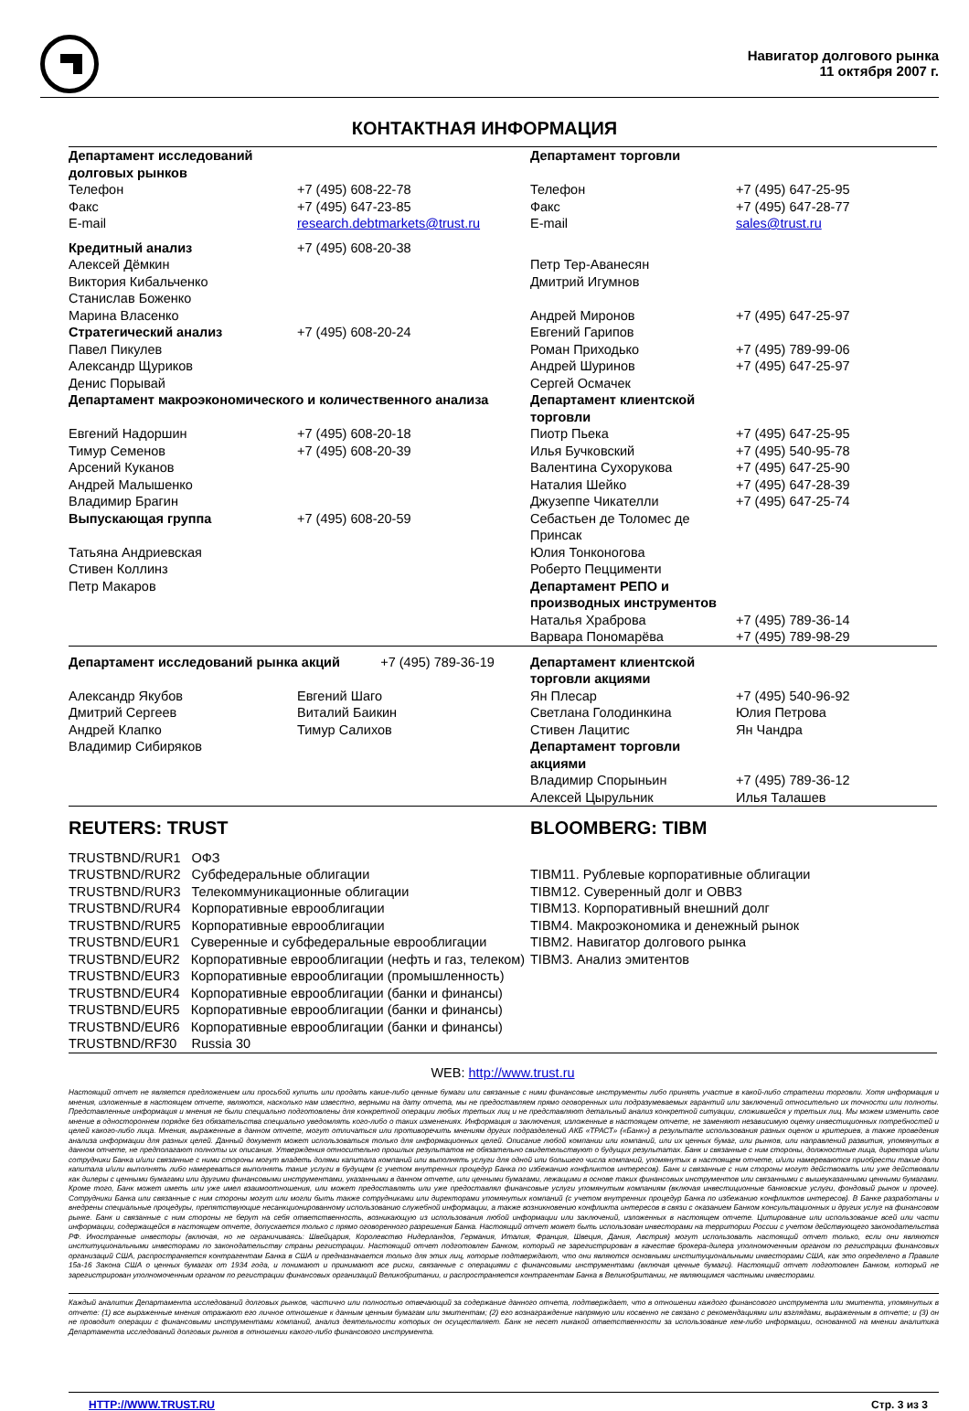Навигатор долгового рынка
11 октября 2007 г.
КОНТАКТНАЯ ИНФОРМАЦИЯ
| Департамент исследований долговых рынков | | Департамент торговли | |
| Телефон | +7 (495) 608-22-78 | Телефон | +7 (495) 647-25-95 |
| Факс | +7 (495) 647-23-85 | Факс | +7 (495) 647-28-77 |
| E-mail | research.debtmarkets@trust.ru | E-mail | sales@trust.ru |
| Кредитный анализ | +7 (495) 608-20-38 | | |
| Алексей Дёмкин | | Петр Тер-Аванесян | |
| Виктория Кибальченко | | Дмитрий Игумнов | |
| Станислав Боженко | | | |
| Марина Власенко | | Андрей Миронов | +7 (495) 647-25-97 |
| Стратегический анализ | +7 (495) 608-20-24 | Евгений Гарипов | |
| Павел Пикулев | | Роман Приходько | +7 (495) 789-99-06 |
| Александр Щуриков | | Андрей Шуринов | +7 (495) 647-25-97 |
| Денис Порывай | | Сергей Осмачек | |
| Департамент макроэкономического и количественного анализа | | Департамент клиентской торговли | |
| Евгений Надоршин | +7 (495) 608-20-18 | Пиотр Пьека | +7 (495) 647-25-95 |
| Тимур Семенов | +7 (495) 608-20-39 | Илья Бучковский | +7 (495) 540-95-78 |
| Арсений Куканов | | Валентина Сухорукова | +7 (495) 647-25-90 |
| Андрей Малышенко | | Наталия Шейко | +7 (495) 647-28-39 |
| Владимир Брагин | | Джузеппе Чикателли | +7 (495) 647-25-74 |
| Выпускающая группа | +7 (495) 608-20-59 | Себастьен де Толомес де Принсак | |
| Татьяна Андриевская | | Юлия Тонконогова | |
| Стивен Коллинз | | Роберто Пеццименти | |
| Петр Макаров | | Департамент РЕПО и производных инструментов | |
| | | Наталья Храброва | +7 (495) 789-36-14 |
| | | Варвара Пономарёва | +7 (495) 789-98-29 |
| Департамент исследований рынка акций +7 (495) 789-36-19 | | Департамент клиентской торговли акциями | |
| Александр Якубов | Евгений Шаго | Ян Плесар | +7 (495) 540-96-92 |
| Дмитрий Сергеев | Виталий Баикин | Светлана Голодинкина | Юлия Петрова |
| Андрей Клапко | Тимур Салихов | Стивен Лацитис | Ян Чандра |
| Владимир Сибиряков | | Департамент торговли акциями | |
| | | Владимир Спорыньин | +7 (495) 789-36-12 |
| | | Алексей Цырульник | Илья Талашев |
| REUTERS: TRUST | | BLOOMBERG: TIBM | |
| TRUSTBND/RUR1 ОФЗ | | | |
| TRUSTBND/RUR2 Субфедеральные облигации | | TIBM11. Рублевые корпоративные облигации | |
| TRUSTBND/RUR3 Телекоммуникационные облигации | | TIBM12. Суверенный долг и ОВВЗ | |
| TRUSTBND/RUR4 Корпоративные еврооблигации | | TIBM13. Корпоративный внешний долг | |
| TRUSTBND/RUR5 Корпоративные еврооблигации | | TIBM4. Макроэкономика и денежный рынок | |
| TRUSTBND/EUR1 Суверенные и субфедеральные еврооблигации | | TIBM2. Навигатор долгового рынка | |
| TRUSTBND/EUR2 Корпоративные еврооблигации (нефть и газ, телеком) | | TIBM3. Анализ эмитентов | |
| TRUSTBND/EUR3 Корпоративные еврооблигации (промышленность) | | | |
| TRUSTBND/EUR4 Корпоративные еврооблигации (банки и финансы) | | | |
| TRUSTBND/EUR5 Корпоративные еврооблигации (банки и финансы) | | | |
| TRUSTBND/EUR6 Корпоративные еврооблигации (банки и финансы) | | | |
| TRUSTBND/RF30 Russia 30 | | | |
| WEB: http://www.trust.ru | | | |
Настоящий отчет не является предложением или просьбой купить или продать какие-либо ценные бумаги или связанные с ними финансовые инструменты либо принять участие в какой-либо стратегии торговли. Хотя информация и мнения, изложенные в настоящем отчете, являются, насколько нам известно, верными на дату отчета, мы не предоставляем прямо оговоренных или подразумеваемых гарантий или заключений относительно их точности или полноты. Представленные информация и мнения не были специально подготовлены для конкретной операции любых третьих лиц и не представляют детальный анализ конкретной ситуации, сложившейся у третьих лиц. Мы можем изменить свое мнение в одностороннем порядке без обязательства специально уведомлять кого-либо о таких изменениях. Информация и заключения, изложенные в настоящем отчете, не заменяют независимую оценку инвестиционных потребностей и целей какого-либо лица. Мнения, выраженные в данном отчете, могут отличаться или противоречить мнениям других подразделений АКБ «ТРАСТ» («Банк») в результате использования разных оценок и критериев, а также проведения анализа информации для разных целей. Данный документ может использоваться только для информационных целей. Описание любой компании или компаний, или их ценных бумаг, или рынков, или направлений развития, упомянутых в данном отчете, не предполагают полноты их описания. Утверждения относительно прошлых результатов не обязательно свидетельствуют о будущих результатах. Банк и связанные с ним стороны, должностные лица, директора и/или сотрудники Банка и/или связанные с ними стороны могут владеть долями капитала компаний или выполнять услуги для одной или большего числа компаний, упомянутых в настоящем отчете, и/или намереваются приобрести такие доли капитала и/или выполнять либо намереваться выполнять такие услуги в будущем (с учетом внутренних процедур Банка по избежанию конфликтов интересов). Банк и связанные с ним стороны могут действовать или уже действовали как дилеры с ценными бумагами или другими финансовыми инструментами, указанными в данном отчете, или ценными бумагами, лежащими в основе таких финансовых инструментов или связанными с вышеуказанными ценными бумагами. Кроме того, Банк может иметь или уже имел взаимоотношения, или может предоставлять или уже предоставлял финансовые услуги упомянутым компаниям (включая инвестиционные банковские услуги, фондовый рынок и прочее). Сотрудники Банка или связанные с ним стороны могут или могли быть также сотрудниками или директорами упомянутых компаний (с учетом внутренних процедур Банка по избежанию конфликтов интересов). В Банке разработаны и внедрены специальные процедуры, препятствующие несанкционированному использованию служебной информации, а также возникновению конфликта интересов в связи с оказанием Банком консультационных и других услуг на финансовом рынке. Банк и связанные с ним стороны не берут на себя ответственность, возникающую из использования любой информации или заключений, изложенных в настоящем отчете. Цитирование или использование всей или части информации, содержащейся в настоящем отчете, допускается только с прямо оговоренного разрешения Банка. Настоящий отчет может быть использован инвесторами на территории России с учетом действующего законодательства РФ. Иностранные инвесторы (включая, но не ограничиваясь: Швейцария, Королевство Нидерландов, Германия, Италия, Франция, Швеция, Дания, Австрия) могут использовать настоящий отчет только, если они являются институциональными инвесторами по законодательству страны регистрации. Настоящий отчет подготовлен Банком, который не зарегистрирован в качестве брокера-дилера уполномоченным органом по регистрации финансовых организаций США, распространяется контрагентам Банка в США и предназначается только для этих лиц, которые подтверждают, что они являются основными институциональными инвесторами США, как это определено в Правиле 15а-16 Закона США о ценных бумагах от 1934 года, и понимают и принимают все риски, связанные с операциями с финансовыми инструментами (включая ценные бумаги). Настоящий отчет подготовлен Банком, который не зарегистрирован уполномоченным органом по регистрации финансовых организаций Великобритании, и распространяется контрагентам Банка в Великобритании, не являющимся частными инвесторами.
Каждый аналитик Департамента исследований долговых рынков, частично или полностью отвечающий за содержание данного отчета, подтверждает, что в отношении каждого финансового инструмента или эмитента, упомянутых в отчете: (1) все выраженные мнения отражают его личное отношение к данным ценным бумагам или эмитентам; (2) его вознаграждение напрямую или косвенно не связано с рекомендациями или взглядами, выраженным в отчете; и (3) он не проводит операции с финансовыми инструментами компаний, анализ деятельности которых он осуществляет. Банк не несет никакой ответственности за использование кем-либо информации, основанной на мнении аналитика Департамента исследований долговых рынков в отношении какого-либо финансового инструмента.
HTTP://WWW.TRUST.RU Стр. 3 из 3